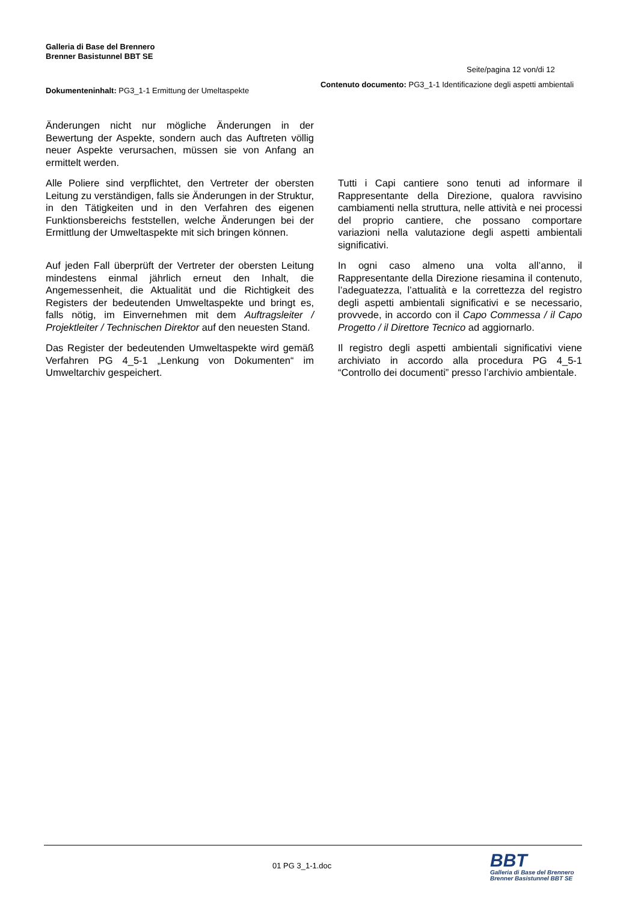Galleria di Base del Brennero
Brenner Basistunnel BBT SE
Seite/pagina 12 von/di 12
Dokumenteninhalt: PG3_1-1 Ermittung der Umeltaspekte
Contenuto documento: PG3_1-1 Identificazione degli aspetti ambientali
| Änderungen nicht nur mögliche Änderungen in der Bewertung der Aspekte, sondern auch das Auftreten völlig neuer Aspekte verursachen, müssen sie von Anfang an ermittelt werden. | |
| Alle Poliere sind verpflichtet, den Vertreter der obersten Leitung zu verständigen, falls sie Änderungen in der Struktur, in den Tätigkeiten und in den Verfahren des eigenen Funktionsbereichs feststellen, welche Änderungen bei der Ermittlung der Umweltaspekte mit sich bringen können. | Tutti i Capi cantiere sono tenuti ad informare il Rappresentante della Direzione, qualora ravvisino cambiamenti nella struttura, nelle attività e nei processi del proprio cantiere, che possano comportare variazioni nella valutazione degli aspetti ambientali significativi. |
| Auf jeden Fall überprüft der Vertreter der obersten Leitung mindestens einmal jährlich erneut den Inhalt, die Angemessenheit, die Aktualität und die Richtigkeit des Registers der bedeutenden Umweltaspekte und bringt es, falls nötig, im Einvernehmen mit dem Auftragsleiter / Projektleiter / Technischen Direktor auf den neuesten Stand. | In ogni caso almeno una volta all’anno, il Rappresentante della Direzione riesamina il contenuto, l’adeguatezza, l’attualità e la correttezza del registro degli aspetti ambientali significativi e se necessario, provvede, in accordo con il Capo Commessa / il Capo Progetto / il Direttore Tecnico ad aggiornarlo. |
| Das Register der bedeutenden Umweltaspekte wird gemäß Verfahren PG 4_5-1 „Lenkung von Dokumenten“ im Umweltarchiv gespeichert. | Il registro degli aspetti ambientali significativi viene archiviato in accordo alla procedura PG 4_5-1 “Controllo dei documenti” presso l’archivio ambientale. |
01 PG 3_1-1.doc
BBT
Galleria di Base del Brennero
Brenner Basistunnel BBT SE